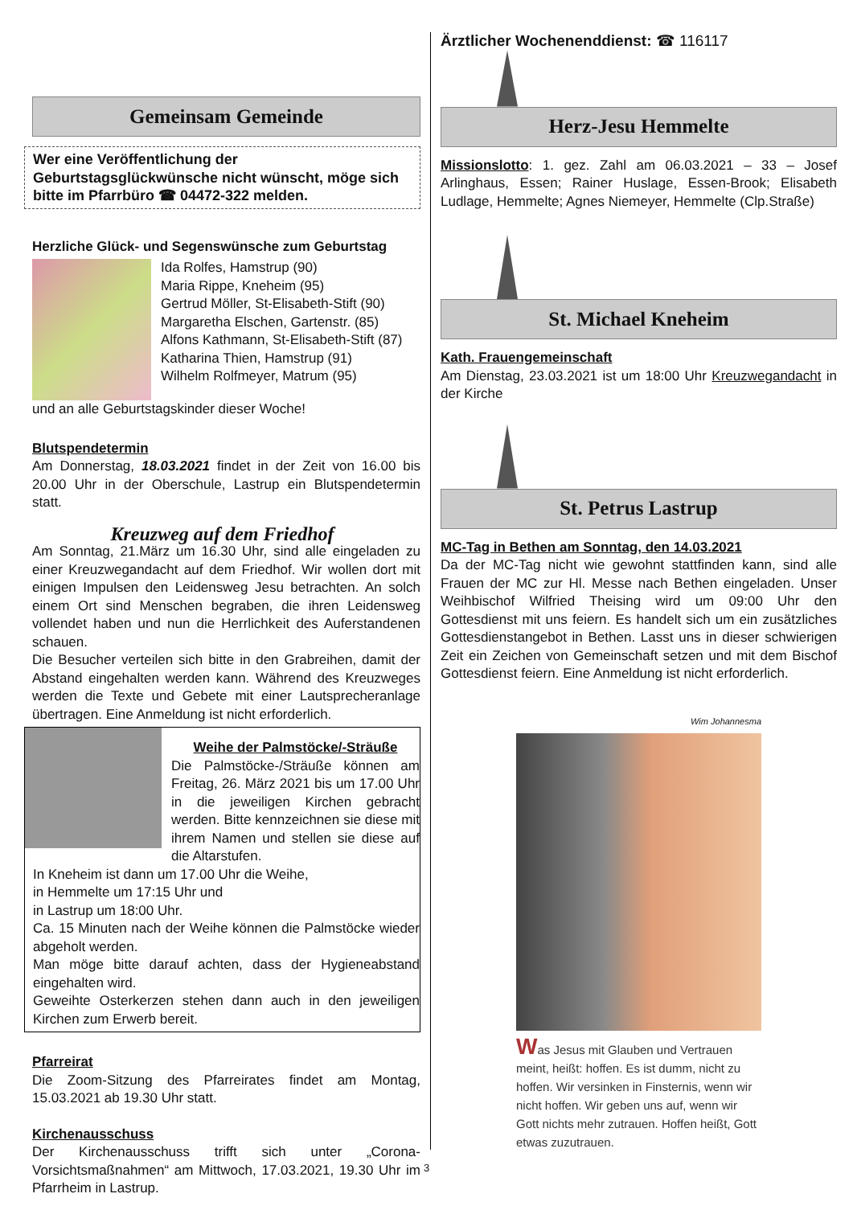Gemeinsam Gemeinde
Wer eine Veröffentlichung der Geburtstagsglückwünsche nicht wünscht, möge sich bitte im Pfarrbüro ☎ 04472-322 melden.
Herzliche Glück- und Segenswünsche zum Geburtstag
Ida Rolfes, Hamstrup (90)
Maria Rippe, Kneheim (95)
Gertrud Möller, St-Elisabeth-Stift (90)
Margaretha Elschen, Gartenstr. (85)
Alfons Kathmann, St-Elisabeth-Stift (87)
Katharina Thien, Hamstrup (91)
Wilhelm Rolfmeyer, Matrum (95)
und an alle Geburtstagskinder dieser Woche!
Blutspendetermin
Am Donnerstag, 18.03.2021 findet in der Zeit von 16.00 bis 20.00 Uhr in der Oberschule, Lastrup ein Blutspendetermin statt.
Kreuzweg auf dem Friedhof
Am Sonntag, 21.März um 16.30 Uhr, sind alle eingeladen zu einer Kreuzwegandacht auf dem Friedhof. Wir wollen dort mit einigen Impulsen den Leidensweg Jesu betrachten. An solch einem Ort sind Menschen begraben, die ihren Leidensweg vollendet haben und nun die Herrlichkeit des Auferstandenen schauen.
Die Besucher verteilen sich bitte in den Grabreihen, damit der Abstand eingehalten werden kann. Während des Kreuzweges werden die Texte und Gebete mit einer Lautsprecheranlage übertragen. Eine Anmeldung ist nicht erforderlich.
Weihe der Palmstöcke/-Sträuße
Die Palmstöcke-/Sträuße können am Freitag, 26. März 2021 bis um 17.00 Uhr in die jeweiligen Kirchen gebracht werden. Bitte kennzeichnen sie diese mit ihrem Namen und stellen sie diese auf die Altarstufen.
In Kneheim ist dann um 17.00 Uhr die Weihe,
in Hemmelte um 17:15 Uhr und
in Lastrup um 18:00 Uhr.
Ca. 15 Minuten nach der Weihe können die Palmstöcke wieder abgeholt werden.
Man möge bitte darauf achten, dass der Hygieneabstand eingehalten wird.
Geweihte Osterkerzen stehen dann auch in den jeweiligen Kirchen zum Erwerb bereit.
Pfarreirat
Die Zoom-Sitzung des Pfarreirates findet am Montag, 15.03.2021 ab 19.30 Uhr statt.
Kirchenausschuss
Der Kirchenausschuss trifft sich unter „Corona-Vorsichtsmaßnahmen“ am Mittwoch, 17.03.2021, 19.30 Uhr im Pfarrheim in Lastrup.
Ärztlicher Wochenenddienst: ☎ 116117
Herz-Jesu Hemmelte
Missionslotto: 1. gez. Zahl am 06.03.2021 – 33 – Josef Arlinghaus, Essen; Rainer Huslage, Essen-Brook; Elisabeth Ludlage, Hemmelte; Agnes Niemeyer, Hemmelte (Clp.Straße)
St. Michael Kneheim
Kath. Frauengemeinschaft
Am Dienstag, 23.03.2021 ist um 18:00 Uhr Kreuzwegandacht in der Kirche
St. Petrus Lastrup
MC-Tag in Bethen am Sonntag, den 14.03.2021
Da der MC-Tag nicht wie gewohnt stattfinden kann, sind alle Frauen der MC zur Hl. Messe nach Bethen eingeladen. Unser Weihbischof Wilfried Theising wird um 09:00 Uhr den Gottesdienst mit uns feiern. Es handelt sich um ein zusätzliches Gottesdienstangebot in Bethen. Lasst uns in dieser schwierigen Zeit ein Zeichen von Gemeinschaft setzen und mit dem Bischof Gottesdienst feiern. Eine Anmeldung ist nicht erforderlich.
Wim Johannesma
Was Jesus mit Glauben und Vertrauen meint, heißt: hoffen. Es ist dumm, nicht zu hoffen. Wir versinken in Finsternis, wenn wir nicht hoffen. Wir geben uns auf, wenn wir Gott nichts mehr zutrauen. Hoffen heißt, Gott etwas zuzutrauen.
3